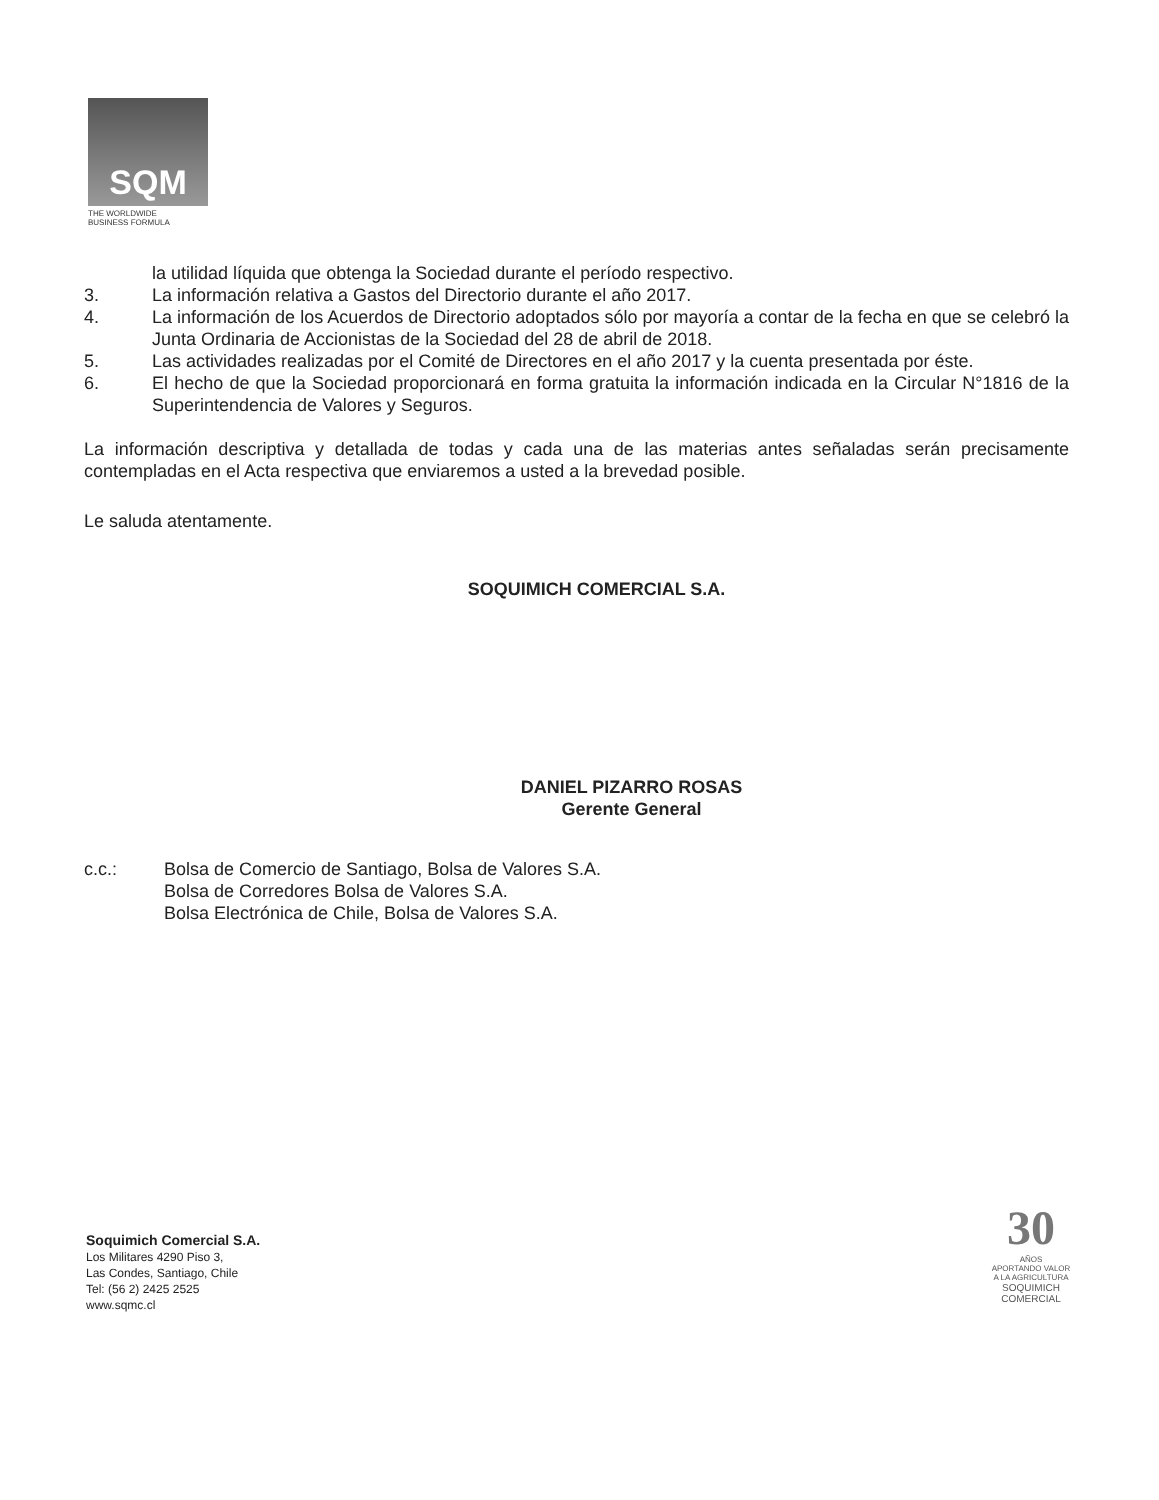SQM
THE WORLDWIDE
BUSINESS FORMULA
la utilidad líquida que obtenga la Sociedad durante el período respectivo.
3. La información relativa a Gastos del Directorio durante el año 2017.
4. La información de los Acuerdos de Directorio adoptados sólo por mayoría a contar de la fecha en que se celebró la Junta Ordinaria de Accionistas de la Sociedad del 28 de abril de 2018.
5. Las actividades realizadas por el Comité de Directores en el año 2017 y la cuenta presentada por éste.
6. El hecho de que la Sociedad proporcionará en forma gratuita la información indicada en la Circular N°1816 de la Superintendencia de Valores y Seguros.
La información descriptiva y detallada de todas y cada una de las materias antes señaladas serán precisamente contempladas en el Acta respectiva que enviaremos a usted a la brevedad posible.
Le saluda atentamente.
SOQUIMICH COMERCIAL S.A.
DANIEL PIZARRO ROSAS
Gerente General
c.c.: Bolsa de Comercio de Santiago, Bolsa de Valores S.A.
Bolsa de Corredores Bolsa de Valores S.A.
Bolsa Electrónica de Chile, Bolsa de Valores S.A.
Soquimich Comercial S.A.
Los Militares 4290 Piso 3,
Las Condes, Santiago, Chile
Tel: (56 2) 2425 2525
www.sqmc.cl
30
AÑOS
APORTANDO VALOR
A LA AGRICULTURA
SOQUIMICH
COMERCIAL